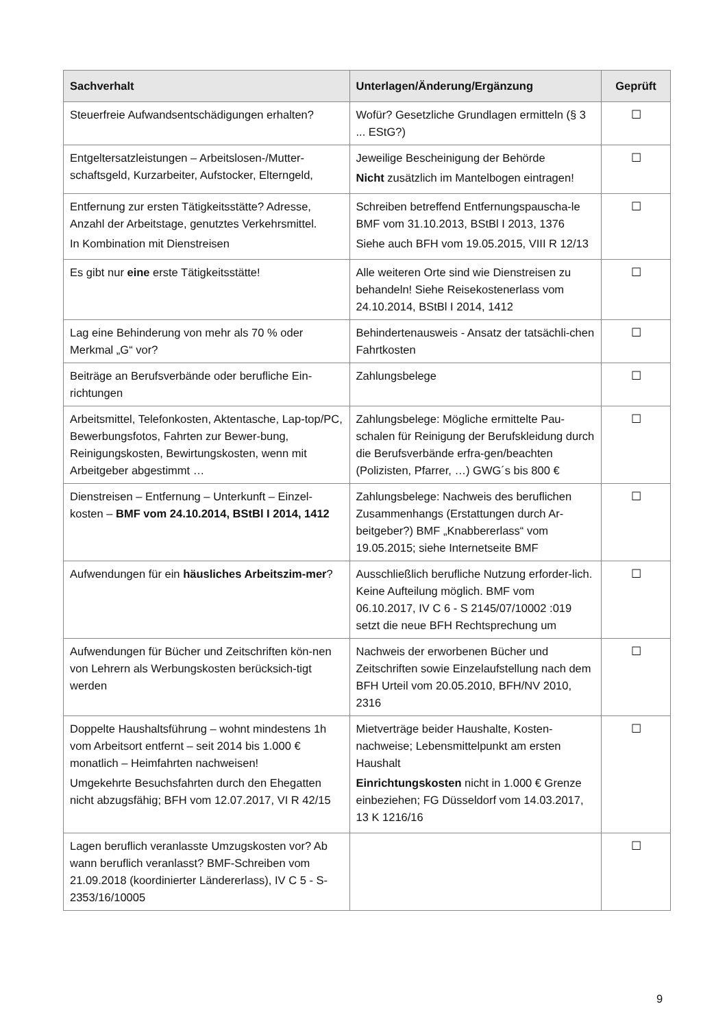| Sachverhalt | Unterlagen/Änderung/Ergänzung | Geprüft |
| --- | --- | --- |
| Steuerfreie Aufwandsentschädigungen erhalten? | Wofür? Gesetzliche Grundlagen ermitteln (§ 3 ... EStG?) | ☐ |
| Entgeltersatzleistungen – Arbeitslosen-/Mutter-schaftsgeld, Kurzarbeiter, Aufstocker, Elterngeld, | Jeweilige Bescheinigung der Behörde Nicht zusätzlich im Mantelbogen eintragen! | ☐ |
| Entfernung zur ersten Tätigkeitsstätte? Adresse, Anzahl der Arbeitstage, genutztes Verkehrsmittel. In Kombination mit Dienstreisen | Schreiben betreffend Entfernungspauscha-le BMF vom 31.10.2013, BStBl I 2013, 1376 Siehe auch BFH vom 19.05.2015, VIII R 12/13 | ☐ |
| Es gibt nur eine erste Tätigkeitsstätte! | Alle weiteren Orte sind wie Dienstreisen zu behandeln! Siehe Reisekostenerlass vom 24.10.2014, BStBl I 2014, 1412 | ☐ |
| Lag eine Behinderung von mehr als 70 % oder Merkmal „G“ vor? | Behindertenausweis - Ansatz der tatsächli-chen Fahrtkosten | ☐ |
| Beiträge an Berufsverbände oder berufliche Ein-richtungen | Zahlungsbelege | ☐ |
| Arbeitsmittel, Telefonkosten, Aktentasche, Lap-top/PC, Bewerbungsfotos, Fahrten zur Bewer-bung, Reinigungskosten, Bewirtungskosten, wenn mit Arbeitgeber abgestimmt … | Zahlungsbelege: Mögliche ermittelte Pau-schalen für Reinigung der Berufskleidung durch die Berufsverbände erfra-gen/beachten (Polizisten, Pfarrer, …) GWG´s bis 800 € | ☐ |
| Dienstreisen – Entfernung – Unterkunft – Einzel-kosten – BMF vom 24.10.2014, BStBl I 2014, 1412 | Zahlungsbelege: Nachweis des beruflichen Zusammenhangs (Erstattungen durch Ar-beitgeber?) BMF „Knabbererlass“ vom 19.05.2015; siehe Internetseite BMF | ☐ |
| Aufwendungen für ein häusliches Arbeitszim-mer ? | Ausschließlich berufliche Nutzung erforder-lich. Keine Aufteilung möglich. BMF vom 06.10.2017, IV C 6 - S 2145/07/10002 :019 setzt die neue BFH Rechtsprechung um | ☐ |
| Aufwendungen für Bücher und Zeitschriften kön-nen von Lehrern als Werbungskosten berücksich-tigt werden | Nachweis der erworbenen Bücher und Zeitschriften sowie Einzelaufstellung nach dem BFH Urteil vom 20.05.2010, BFH/NV 2010, 2316 | ☐ |
| Doppelte Haushaltsführung – wohnt mindestens 1h vom Arbeitsort entfernt – seit 2014 bis 1.000 € monatlich – Heimfahrten nachweisen! Umgekehrte Besuchsfahrten durch den Ehegatten nicht abzugsfähig; BFH vom 12.07.2017, VI R 42/15 | Mietverträge beider Haushalte, Kosten-nachweise; Lebensmittelpunkt am ersten Haushalt Einrichtungskosten nicht in 1.000 € Grenze einbeziehen; FG Düsseldorf vom 14.03.2017, 13 K 1216/16 | ☐ |
| Lagen beruflich veranlasste Umzugskosten vor? Ab wann beruflich veranlasst? BMF-Schreiben vom 21.09.2018 (koordinierter Ländererlass), IV C 5 - S-2353/16/10005 | | ☐ |
9